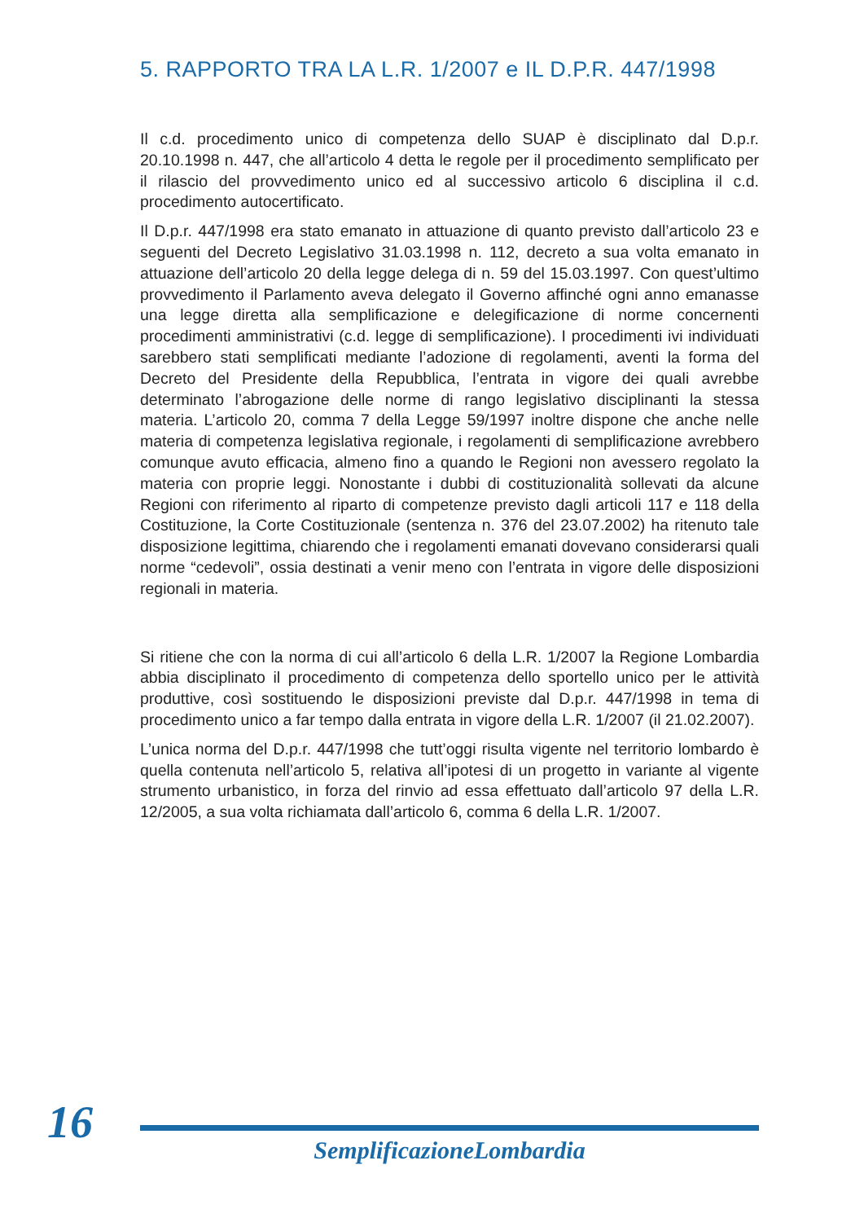5. RAPPORTO TRA LA L.R. 1/2007 e IL D.P.R. 447/1998
Il c.d. procedimento unico di competenza dello SUAP è disciplinato dal D.p.r. 20.10.1998 n. 447, che all’articolo 4 detta le regole per il procedimento semplificato per il rilascio del provvedimento unico ed al successivo articolo 6 disciplina il c.d. procedimento autocertificato.
Il D.p.r. 447/1998 era stato emanato in attuazione di quanto previsto dall’articolo 23 e seguenti del Decreto Legislativo 31.03.1998 n. 112, decreto a sua volta emanato in attuazione dell’articolo 20 della legge delega di n. 59 del 15.03.1997. Con quest’ultimo provvedimento il Parlamento aveva delegato il Governo affinché ogni anno emanasse una legge diretta alla semplificazione e delegificazione di norme concernenti procedimenti amministrativi (c.d. legge di semplificazione). I procedimenti ivi individuati sarebbero stati semplificati mediante l’adozione di regolamenti, aventi la forma del Decreto del Presidente della Repubblica, l’entrata in vigore dei quali avrebbe determinato l’abrogazione delle norme di rango legislativo disciplinanti la stessa materia. L’articolo 20, comma 7 della Legge 59/1997 inoltre dispone che anche nelle materia di competenza legislativa regionale, i regolamenti di semplificazione avrebbero comunque avuto efficacia, almeno fino a quando le Regioni non avessero regolato la materia con proprie leggi. Nonostante i dubbi di costituzionalità sollevati da alcune Regioni con riferimento al riparto di competenze previsto dagli articoli 117 e 118 della Costituzione, la Corte Costituzionale (sentenza n. 376 del 23.07.2002) ha ritenuto tale disposizione legittima, chiarendo che i regolamenti emanati dovevano considerarsi quali norme “cedevoli”, ossia destinati a venir meno con l’entrata in vigore delle disposizioni regionali in materia.
Si ritiene che con la norma di cui all’articolo 6 della L.R. 1/2007 la Regione Lombardia abbia disciplinato il procedimento di competenza dello sportello unico per le attività produttive, così sostituendo le disposizioni previste dal D.p.r. 447/1998 in tema di procedimento unico a far tempo dalla entrata in vigore della L.R. 1/2007 (il 21.02.2007).
L’unica norma del D.p.r. 447/1998 che tutt’oggi risulta vigente nel territorio lombardo è quella contenuta nell’articolo 5, relativa all’ipotesi di un progetto in variante al vigente strumento urbanistico, in forza del rinvio ad essa effettuato dall’articolo 97 della L.R. 12/2005, a sua volta richiamata dall’articolo 6, comma 6 della L.R. 1/2007.
16
SemplificazioneLombardia